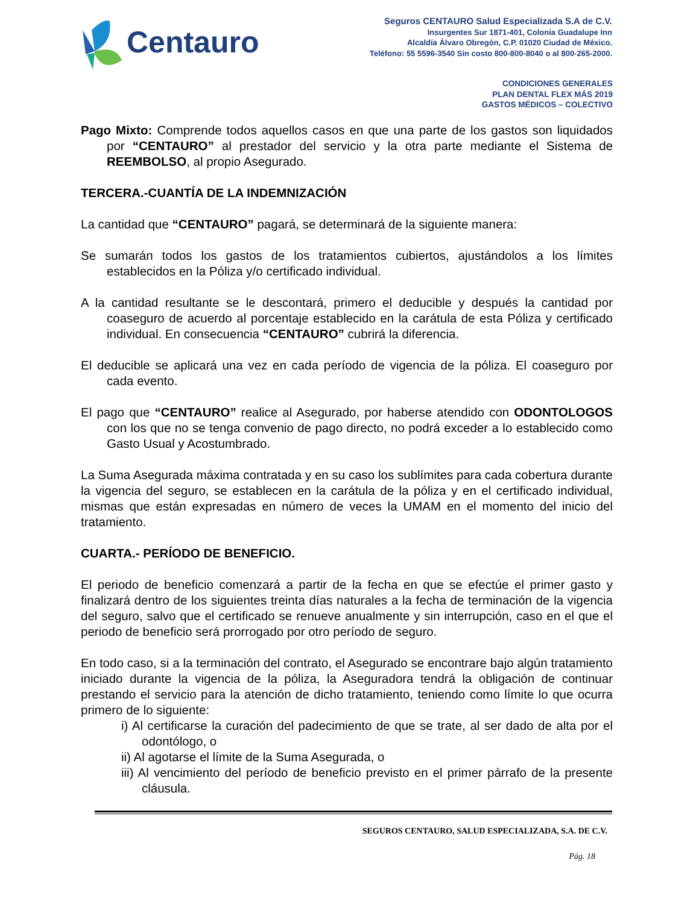Centauro
Seguros CENTAURO Salud Especializada S.A de C.V.
Insurgentes Sur 1871-401, Colonia Guadalupe Inn
Alcaldía Álvaro Obregón, C.P. 01020 Ciudad de México.
Teléfono: 55 5596-3540 Sin costo 800-800-8040 o al 800-265-2000.
CONDICIONES GENERALES
PLAN DENTAL FLEX MÁS 2019
GASTOS MÉDICOS – COLECTIVO
Pago Mixto: Comprende todos aquellos casos en que una parte de los gastos son liquidados por “CENTAURO” al prestador del servicio y la otra parte mediante el Sistema de REEMBOLSO, al propio Asegurado.
TERCERA.-CUANTÍA DE LA INDEMNIZACIÓN
La cantidad que “CENTAURO” pagará, se determinará de la siguiente manera:
Se sumarán todos los gastos de los tratamientos cubiertos, ajustándolos a los límites establecidos en la Póliza y/o certificado individual.
A la cantidad resultante se le descontará, primero el deducible y después la cantidad por coaseguro de acuerdo al porcentaje establecido en la carátula de esta Póliza y certificado individual. En consecuencia “CENTAURO” cubrirá la diferencia.
El deducible se aplicará una vez en cada período de vigencia de la póliza. El coaseguro por cada evento.
El pago que “CENTAURO” realice al Asegurado, por haberse atendido con ODONTOLOGOS con los que no se tenga convenio de pago directo, no podrá exceder a lo establecido como Gasto Usual y Acostumbrado.
La Suma Asegurada máxima contratada y en su caso los sublímites para cada cobertura durante la vigencia del seguro, se establecen en la carátula de la póliza y en el certificado individual, mismas que están expresadas en número de veces la UMAM en el momento del inicio del tratamiento.
CUARTA.- PERÍODO DE BENEFICIO.
El periodo de beneficio comenzará a partir de la fecha en que se efectúe el primer gasto y finalizará dentro de los siguientes treinta días naturales a la fecha de terminación de la vigencia del seguro, salvo que el certificado se renueve anualmente y sin interrupción, caso en el que el periodo de beneficio será prorrogado por otro período de seguro.
En todo caso, si a la terminación del contrato, el Asegurado se encontrare bajo algún tratamiento iniciado durante la vigencia de la póliza, la Aseguradora tendrá la obligación de continuar prestando el servicio para la atención de dicho tratamiento, teniendo como límite lo que ocurra primero de lo siguiente:
i) Al certificarse la curación del padecimiento de que se trate, al ser dado de alta por el odontólogo, o
ii) Al agotarse el límite de la Suma Asegurada, o
iii) Al vencimiento del período de beneficio previsto en el primer párrafo de la presente cláusula.
SEGUROS CENTAURO, SALUD ESPECIALIZADA, S.A. DE C.V.
Pág. 18